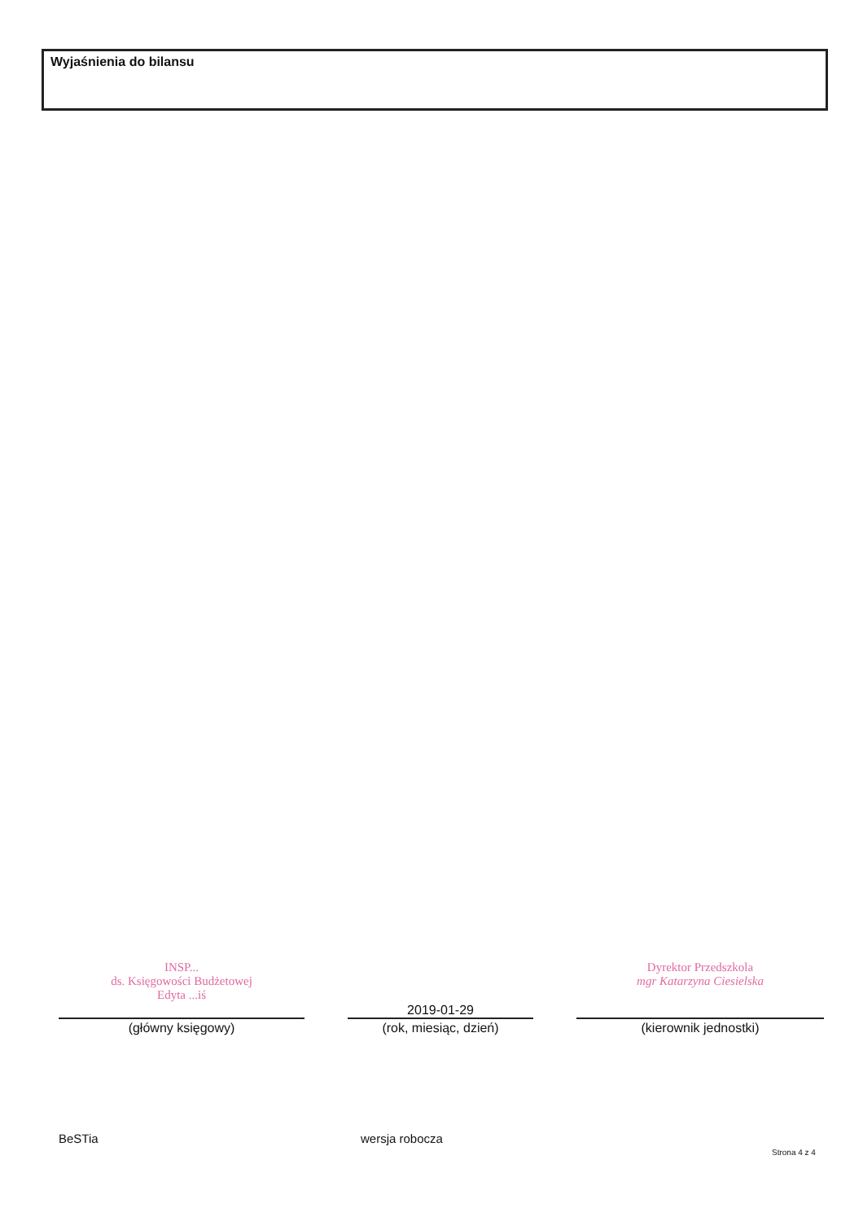Wyjaśnienia do bilansu
INSP...
ds. Księgowości Budżetowej
Edyta ...iś
(główny księgowy)
2019-01-29
(rok, miesiąc, dzień)
Dyrektor Przedszkola
mgr Katarzyna Ciesielska
(kierownik jednostki)
BeSTia wersja robocza
Strona 4 z 4